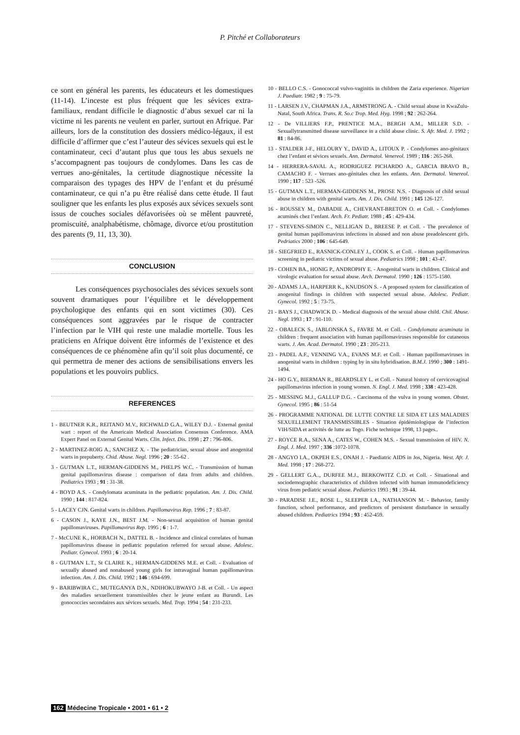P. Pitché et Collaborateurs
ce sont en général les parents, les éducateurs et les domestiques (11-14). L’inceste est plus fréquent que les sévices extra-familiaux, rendant difficile le diagnostic d’abus sexuel car ni la victime ni les parents ne veulent en parler, surtout en Afrique. Par ailleurs, lors de la constitution des dossiers médico-légaux, il est difficile d’affirmer que c’est l’auteur des sévices sexuels qui est le contaminateur, ceci d’autant plus que tous les abus sexuels ne s’accompagnent pas toujours de condylomes. Dans les cas de verrues ano-génitales, la certitude diagnostique nécessite la comparaison des typages des HPV de l’enfant et du présumé contaminateur, ce qui n’a pu être réalisé dans cette étude. Il faut souligner que les enfants les plus exposés aux sévices sexuels sont issus de couches sociales défavorisées où se mêlent pauvreté, promiscuité, analphabétisme, chômage, divorce et/ou prostitution des parents (9, 11, 13, 30).
CONCLUSION
Les conséquences psychosociales des sévices sexuels sont souvent dramatiques pour l’équilibre et le développement psychologique des enfants qui en sont victimes (30). Ces conséquences sont aggravées par le risque de contracter l’infection par le VIH qui reste une maladie mortelle. Tous les praticiens en Afrique doivent être informés de l’existence et des conséquences de ce phénomène afin qu’il soit plus documenté, ce qui permettra de mener des actions de sensibilisations envers les populations et les pouvoirs publics.
REFERENCES
1 - BEUTNER K.R., REITANO M.V., RICHWALD G.A., WILEY D.J. - External genital wart : report of the Americain Medical Association Consensus Conference. AMA Expert Panel on External Genital Warts. Clin. Infect. Dis. 1998 ; 27 : 796-806.
2 - MARTINEZ-ROIG A., SANCHEZ X. - The pediatrician, sexual abuse and anogenital warts in prepuberty. Chid. Abuse. Negl. 1996 ; 20 : 55-62 .
3 - GUTMAN L.T., HERMAN-GIDDENS M., PHELPS W.C. - Transmission of human genital papillomavirus disease : comparison of data from adults and children. Pediatrics 1993 ; 91 : 31-38.
4 - BOYD A.S. - Condylomata acuminata in the pediatric population. Am. J. Dis. Child. 1990 ; 144 : 817-824.
5 - LACEY CJN. Genital warts in children. Papillomavirus Rep. 1996 ; 7 : 83-87.
6 - CASON J., KAYE J.N., BEST J.M. - Non-sexual acquisition of human genital papillomaviruses. Papillomavirus Rep. 1995 ; 6 : 1-7.
7 - McCUNE K., HORBACH N., DATTEL B. - Incidence and clinical correlates of human papillomavirus disease in pediatric population referred for sexual abuse. Adolesc. Pediatr. Gynecol. 1993 ; 6 : 20-14.
8 - GUTMAN L.T., St CLAIRE K., HERMAN-GIDDENS M.E. et Coll. - Evaluation of sexually abused and nonabused young girls for intravaginal human papillomavirus infection. Am. J. Dis. Child. 1992 ; 146 : 694-699.
9 - BARIBWIRA C., MUTEGANYA D.N., NDIHOKUBWAYO J-B. et Coll. - Un aspect des maladies sexuellement transmissibles chez le jeune enfant au Burundi. Les gonococcies secondaires aux sévices sexuels. Med. Trop. 1994 ; 54 : 231-233.
10 - BELLO C.S. - Gonococcal vulvo-vaginitis in children the Zaria experience. Nigerian J. Paediatr. 1982 ; 9 : 75-79.
11 - LARSEN J.V., CHAPMAN J.A., ARMSTRONG A. - Child sexual abuse in KwaZulu-Natal, South Africa. Trans. R. So.c Trop. Med. Hyg. 1998 ; 92 : 262-264.
12 - De VILLIERS F.P., PRENTICE M.A., BERGH A.M., MILLER S.D. - Sexuallytransmitted disease surveillance in a child abuse clinic. S. Afr. Med. J. 1992 ; 81 : 84-86.
13 - STALDER J-F., HELOURY Y., DAVID A., LITOUX P. - Condylomes ano-génitaux chez l’enfant et sévices sexuels. Ann. Dermatol. Venereol. 1989 ; 116 : 265-268.
14 - HERRERA-SAVAL A., RODRIGUEZ PICHARDO A., GARCIA BRAVO B., CAMACHO F. - Verrues ano-génitales chez les enfants. Ann. Dermatol. Venereol. 1990 ; 117 : 523 -526.
15 - GUTMAN L.T., HERMAN-GIDDENS M., PROSE N.S. - Diagnosis of child sexual abuse in children with genital warts. Am. J. Dis. Child. 1991 ; 145 126-127.
16 - ROUSSEY M., DABADIE A., CHEVRANT-BRETON O. et Coll. - Condylomes acuminés chez l’enfant. Arch. Fr. Pediatr. 1988 ; 45 : 429-434.
17 - STEVENS-SIMON C., NELLIGAN D., BREESE P. et Coll. - The prevalence of genital human papillomavirus infections in abused and non abuse preadolescent girls. Pedriatics 2000 ; 106 : 645-649.
18 - SIEGFRIED E., RASNICK-CONLEY J., COOK S. et Coll. - Human papillomavirus screening in pediatric victims of sexual abuse. Pediatrics 1998 ; 101 : 43-47.
19 - COHEN BA., HONIG P., ANDROPHY E. - Anogenital warts in children. Clinical and virologic evaluation for sexual abuse. Arch. Dermatol. 1990 ; 126 : 1575-1580.
20 - ADAMS J.A., HARPERR K., KNUDSON S. - A proposed system for classification of anogenital findings in children with suspected sexual abuse. Adolesc. Pediatr. Gynecol. 1992 ; 5 : 73-75.
21 - BAYS J., CHADWICK D. - Medical diagnosis of the sexual abuse child. Chil. Abuse. Negl. 1993 ; 17 : 91-110.
22 - OBALECK S., JABLONSKA S., FAVRE M. et Coll. - Condylomata acuminata in children : frequent association with human papillomaviruses responsible for cutaneous warts. J. Am. Acad. Dermatol. 1990 ; 23 : 205-213.
23 - PADEL A.F., VENNING V.A., EVANS M.F. et Coll. - Human papillomaviruses in anogenital warts in children : typing by in situ hybridisation. B.M.J. 1990 ; 300 : 1491-1494.
24 - HO G.Y., BIERMAN R., BEARDSLEY L. et Coll. - Natural history of cervicovaginal papillomavirus infection in young women. N. Engl. J. Med. 1998 ; 338 : 423-428.
25 - MESSING M.J., GALLUP D.G. - Carcinoma of the vulva in young women. Obstet. Gynecol. 1995 ; 86 : 51-54
26 - PROGRAMME NATIONAL DE LUTTE CONTRE LE SIDA ET LES MALADIES SEXUELLEMENT TRANSMISSIBLES - Situation épidémiologique de l’infection VIH/SIDA et activités de lutte au Togo. Fiche technique 1998, 13 pages..
27 - ROYCE R.A., SENA A., CATES W., COHEN M.S. - Sexual transmission of HIV. N. Engl. J. Med. 1997 ; 336 :1072-1078.
28 - ANGYO I.A., OKPEH E.S., ONAH J. - Paediatric AIDS in Jos, Nigeria. West. Afr. J. Med. 1998 ; 17 : 268-272.
29 - GELLERT G.A.., DURFEE M.J., BERKOWITZ C.D. et Coll. - Situational and sociodemographic characteristics of children infected with human immunodeficiency virus from pediatric sexual abuse. Pediatrics 1993 ; 91 : 39-44.
30 - PARADISE J.E., ROSE L., SLEEPER LA., NATHANSON M. - Behavior, family function, school performance, and predictors of persistent disturbance in sexually abused children. Pediatrics 1994 ; 93 : 452-459.
162 Médecine Tropicale • 2001 • 61 • 2